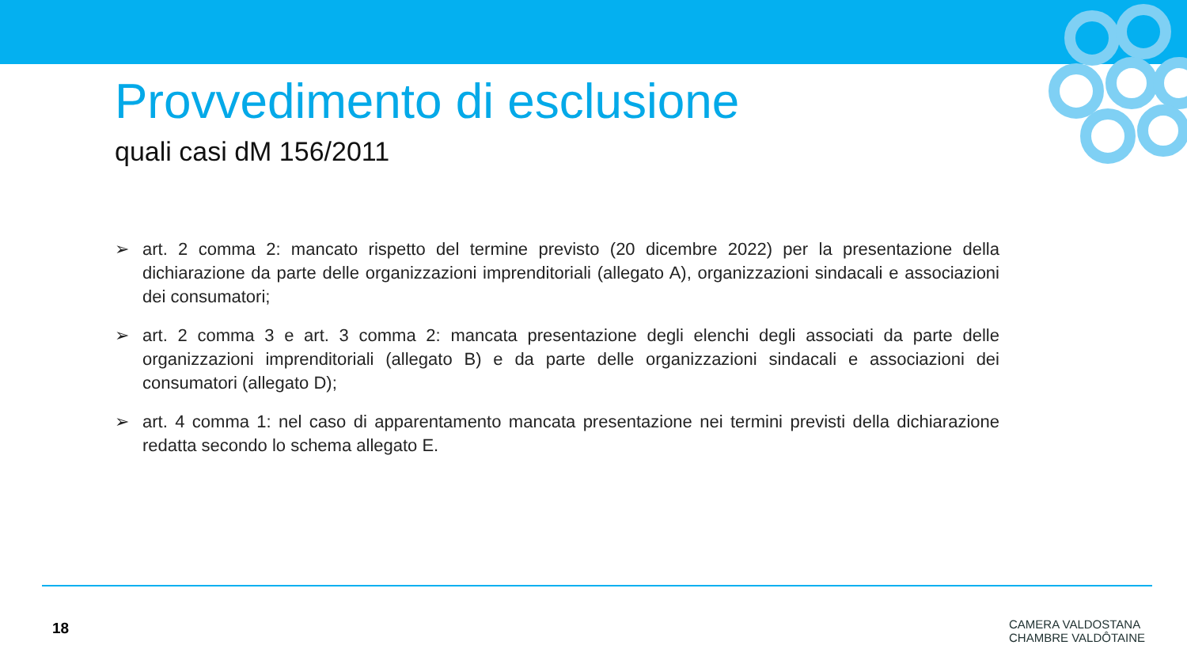Provvedimento di esclusione
quali casi dM 156/2011
➢ art. 2 comma 2: mancato rispetto del termine previsto (20 dicembre 2022) per la presentazione della dichiarazione da parte delle organizzazioni imprenditoriali (allegato A), organizzazioni sindacali e associazioni dei consumatori;
➢ art. 2 comma 3 e art. 3 comma 2: mancata presentazione degli elenchi degli associati da parte delle organizzazioni imprenditoriali (allegato B) e da parte delle organizzazioni sindacali e associazioni dei consumatori (allegato D);
➢ art. 4 comma 1: nel caso di apparentamento mancata presentazione nei termini previsti della dichiarazione redatta secondo lo schema allegato E.
18
CAMERA VALDOSTANA
CHAMBRE VALDÔTAINE